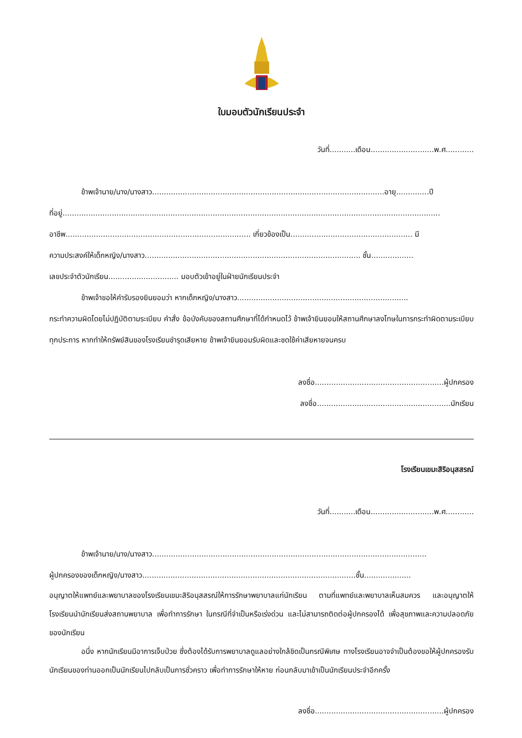ใบมอบตัวนักเรียนประจำ
วันที่...........เดือน...........................พ.ศ............
ข้าพเจ้านาย/นาง/นางสาว...................................................................................................อายุ..............ปี
ที่อยู่.................................................................................................................................................................
อาชีพ............................................................................... เกี่ยวข้องเป็น.................................................... มี
ความประสงค์ให้เด็กหญิง/นางสาว............................................................................................ ชั้น..................
เลขประจำตัวนักเรียน.............................. มอบตัวเข้าอยู่ในฝ่ายนักเรียนประจำ
ข้าพเจ้าขอให้คำรับรองยินยอมว่า หากเด็กหญิง/นางสาว.........................................................................
กระทำความผิดโดยไม่ปฏิบัติตามระเบียบ คำสั่ง ข้อบังคับของสถานศึกษาที่ได้กำหนดไว้ ข้าพเจ้ายินยอมให้สถานศึกษาลงโทษในการกระทำผิดตามระเบียบทุกประการ หากทำให้ทรัพย์สินของโรงเรียนชำรุดเสียหาย ข้าพเจ้ายินยอมรับผิดและชดใช้ค่าเสียหายจนครบ
ลงชื่อ.......................................................ผู้ปกครอง
ลงชื่อ.........................................................นักเรียน
โรงเรียนเขมะสิริอนุสสรณ์
วันที่...........เดือน...........................พ.ศ............
ข้าพเจ้านาย/นาง/นางสาว.....................................................................................................................
ผู้ปกครองของเด็กหญิง/นางสาว...........................................................................................ชั้น....................
อนุญาตให้แพทย์และพยาบาลของโรงเรียนเขมะสิริอนุสสรณ์ให้การรักษาพยาบาลแก่นักเรียน ตามที่แพทย์และพยาบาลเห็นสมควร และอนุญาตให้โรงเรียนนำนักเรียนส่งสถานพยาบาล เพื่อทำการรักษา ในกรณีที่จำเป็นหรือเร่งด่วน และไม่สามารถติดต่อผู้ปกครองได้ เพื่อสุขภาพและความปลอดภัยของนักเรียน
อนึ่ง หากนักเรียนมีอาการเจ็บป่วย ซึ่งต้องได้รับการพยาบาลดูแลอย่างใกล้ชิดเป็นกรณีพิเศษ ทางโรงเรียนอาจจำเป็นต้องขอให้ผู้ปกครองรับนักเรียนของท่านออกเป็นนักเรียนไปกลับเป็นการชั่วคราว เพื่อทำการรักษาให้หาย ก่อนกลับมาเข้าเป็นนักเรียนประจำอีกครั้ง
ลงชื่อ.......................................................ผู้ปกครอง